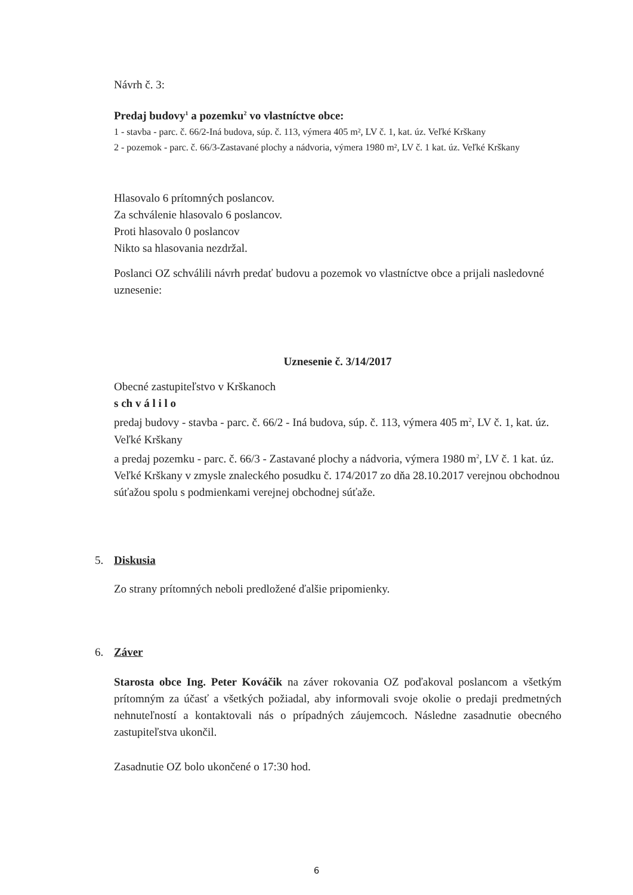Návrh č. 3:
Predaj budovy<sup>1</sup> a pozemku<sup>2</sup> vo vlastníctve obce:
1 - stavba - parc. č. 66/2-Iná budova, súp. č. 113, výmera 405 m², LV č. 1, kat. úz. Veľké Krškany
2 - pozemok - parc. č. 66/3-Zastavané plochy a nádvoria, výmera 1980 m², LV č. 1 kat. úz. Veľké Krškany
Hlasovalo 6 prítomných poslancov.
Za schválenie hlasovalo 6 poslancov.
Proti hlasovalo 0 poslancov
Nikto sa hlasovania nezdržal.
Poslanci OZ schválili návrh predať budovu a pozemok vo vlastníctve obce a prijali nasledovné uznesenie:
Uznesenie č. 3/14/2017
Obecné zastupiteľstvo v Krškanoch
s ch v á l i l o
predaj budovy - stavba - parc. č. 66/2 - Iná budova, súp. č. 113, výmera 405 m<sup>2</sup>, LV č. 1, kat. úz. Veľké Krškany
a predaj pozemku - parc. č. 66/3 - Zastavané plochy a nádvoria, výmera 1980 m<sup>2</sup>, LV č. 1 kat. úz. Veľké Krškany v zmysle znaleckého posudku č. 174/2017 zo dňa 28.10.2017 verejnou obchodnou súťažou spolu s podmienkami verejnej obchodnej súťaže.
5. Diskusia
Zo strany prítomných neboli predložené ďalšie pripomienky.
6. Záver
Starosta obce Ing. Peter Kováčik na záver rokovania OZ poďakoval poslancom a všetkým prítomným za účasť a všetkých požiadal, aby informovali svoje okolie o predaji predmetných nehnuteľností a kontaktovali nás o prípadných záujemcoch. Následne zasadnutie obecného zastupiteľstva ukončil.
Zasadnutie OZ bolo ukončené o 17:30 hod.
6